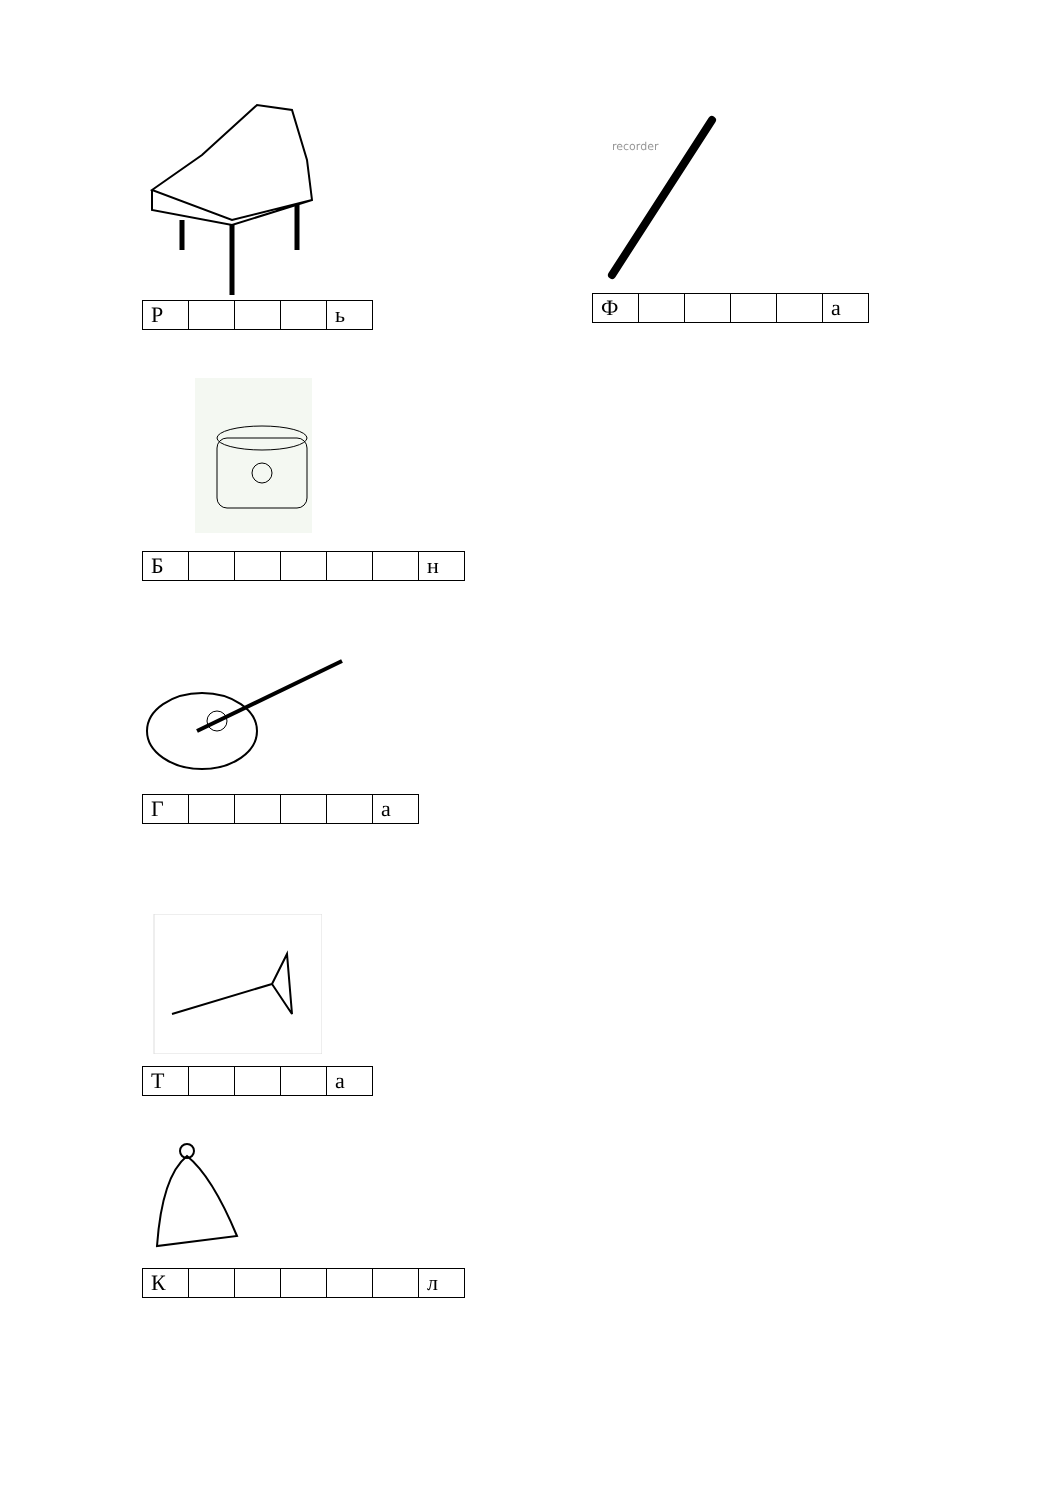| Р | | | | ь |
| Б | | | | | | н |
| Г | | | | | а |
| Т | | | | а |
| К | | | | | | л |
recorder
| Ф | | | | | а |